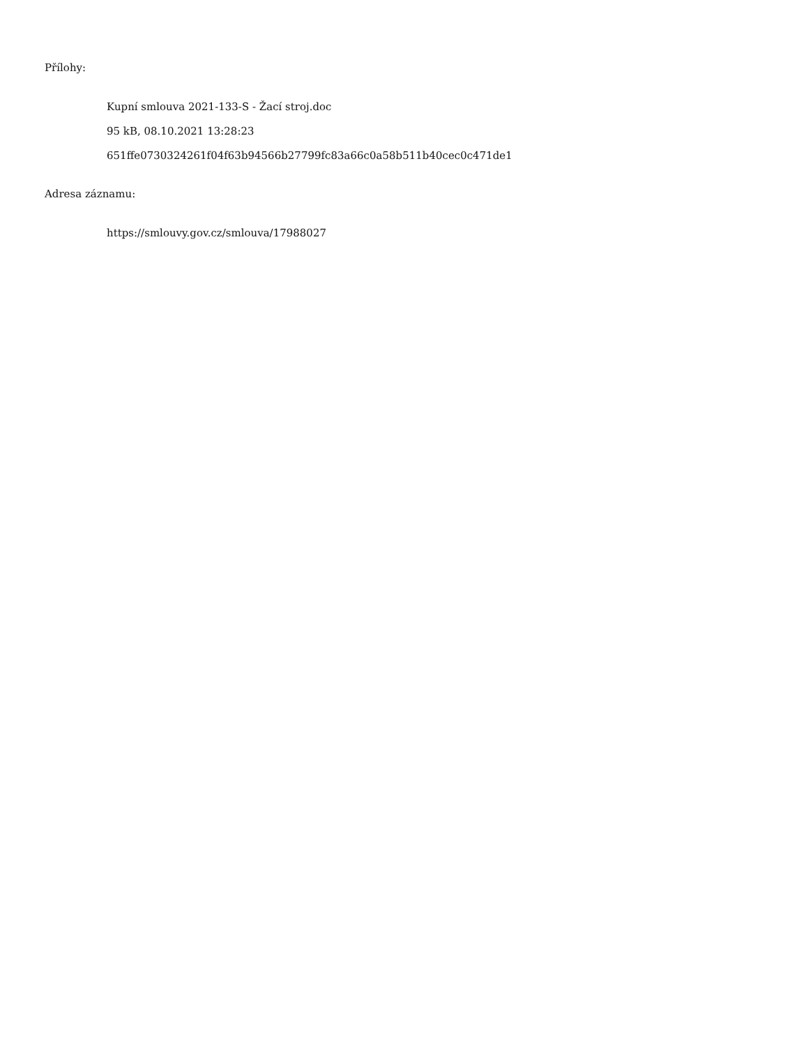Přílohy:
Kupní smlouva 2021-133-S - Žací stroj.doc
95 kB, 08.10.2021 13:28:23
651ffe0730324261f04f63b94566b27799fc83a66c0a58b511b40cec0c471de1
Adresa záznamu:
https://smlouvy.gov.cz/smlouva/17988027